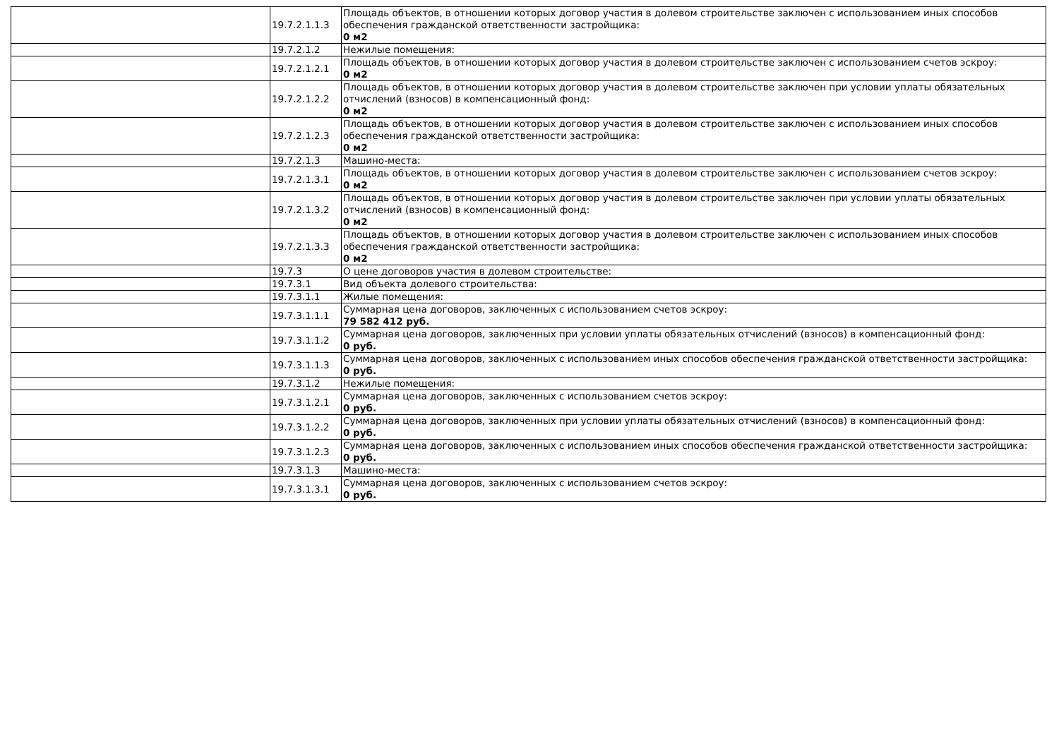| | 19.7.2.1.1.3 | Площадь объектов, в отношении которых договор участия в долевом строительстве заключен с использованием иных способов обеспечения гражданской ответственности застройщика: 0 м2 |
| | 19.7.2.1.2 | Нежилые помещения: |
| | 19.7.2.1.2.1 | Площадь объектов, в отношении которых договор участия в долевом строительстве заключен с использованием счетов эскроу: 0 м2 |
| | 19.7.2.1.2.2 | Площадь объектов, в отношении которых договор участия в долевом строительстве заключен при условии уплаты обязательных отчислений (взносов) в компенсационный фонд: 0 м2 |
| | 19.7.2.1.2.3 | Площадь объектов, в отношении которых договор участия в долевом строительстве заключен с использованием иных способов обеспечения гражданской ответственности застройщика: 0 м2 |
| | 19.7.2.1.3 | Машино-места: |
| | 19.7.2.1.3.1 | Площадь объектов, в отношении которых договор участия в долевом строительстве заключен с использованием счетов эскроу: 0 м2 |
| | 19.7.2.1.3.2 | Площадь объектов, в отношении которых договор участия в долевом строительстве заключен при условии уплаты обязательных отчислений (взносов) в компенсационный фонд: 0 м2 |
| | 19.7.2.1.3.3 | Площадь объектов, в отношении которых договор участия в долевом строительстве заключен с использованием иных способов обеспечения гражданской ответственности застройщика: 0 м2 |
| | 19.7.3 | О цене договоров участия в долевом строительстве: |
| | 19.7.3.1 | Вид объекта долевого строительства: |
| | 19.7.3.1.1 | Жилые помещения: |
| | 19.7.3.1.1.1 | Суммарная цена договоров, заключенных с использованием счетов эскроу: 79 582 412 руб. |
| | 19.7.3.1.1.2 | Суммарная цена договоров, заключенных при условии уплаты обязательных отчислений (взносов) в компенсационный фонд: 0 руб. |
| | 19.7.3.1.1.3 | Суммарная цена договоров, заключенных с использованием иных способов обеспечения гражданской ответственности застройщика: 0 руб. |
| | 19.7.3.1.2 | Нежилые помещения: |
| | 19.7.3.1.2.1 | Суммарная цена договоров, заключенных с использованием счетов эскроу: 0 руб. |
| | 19.7.3.1.2.2 | Суммарная цена договоров, заключенных при условии уплаты обязательных отчислений (взносов) в компенсационный фонд: 0 руб. |
| | 19.7.3.1.2.3 | Суммарная цена договоров, заключенных с использованием иных способов обеспечения гражданской ответственности застройщика: 0 руб. |
| | 19.7.3.1.3 | Машино-места: |
| | 19.7.3.1.3.1 | Суммарная цена договоров, заключенных с использованием счетов эскроу: 0 руб. |